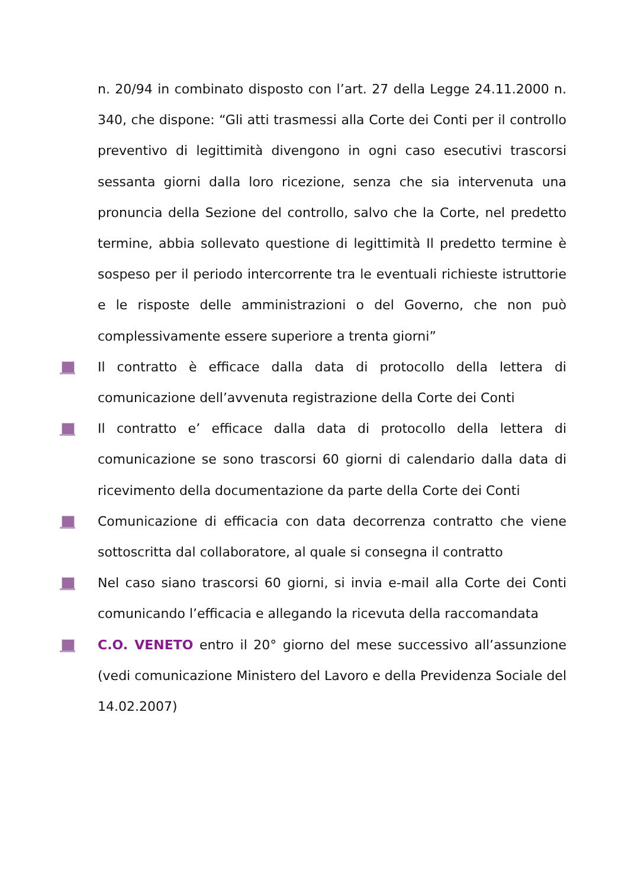n. 20/94 in combinato disposto con l’art. 27 della Legge 24.11.2000 n. 340, che dispone: “Gli atti trasmessi alla Corte dei Conti per il controllo preventivo di legittimità divengono in ogni caso esecutivi trascorsi sessanta giorni dalla loro ricezione, senza che sia intervenuta una pronuncia della Sezione del controllo, salvo che la Corte, nel predetto termine, abbia sollevato questione di legittimità Il predetto termine è sospeso per il periodo intercorrente tra le eventuali richieste istruttorie e le risposte delle amministrazioni o del Governo, che non può complessivamente essere superiore a trenta giorni”
Il contratto è efficace dalla data di protocollo della lettera di comunicazione dell’avvenuta registrazione della Corte dei Conti
Il contratto e’ efficace dalla data di protocollo della lettera di comunicazione se sono trascorsi 60 giorni di calendario dalla data di ricevimento della documentazione da parte della Corte dei Conti
Comunicazione di efficacia con data decorrenza contratto che viene sottoscritta dal collaboratore, al quale si consegna il contratto
Nel caso siano trascorsi 60 giorni, si invia e-mail alla Corte dei Conti comunicando l’efficacia e allegando la ricevuta della raccomandata
C.O. VENETO entro il 20° giorno del mese successivo all’assunzione (vedi comunicazione Ministero del Lavoro e della Previdenza Sociale del 14.02.2007)